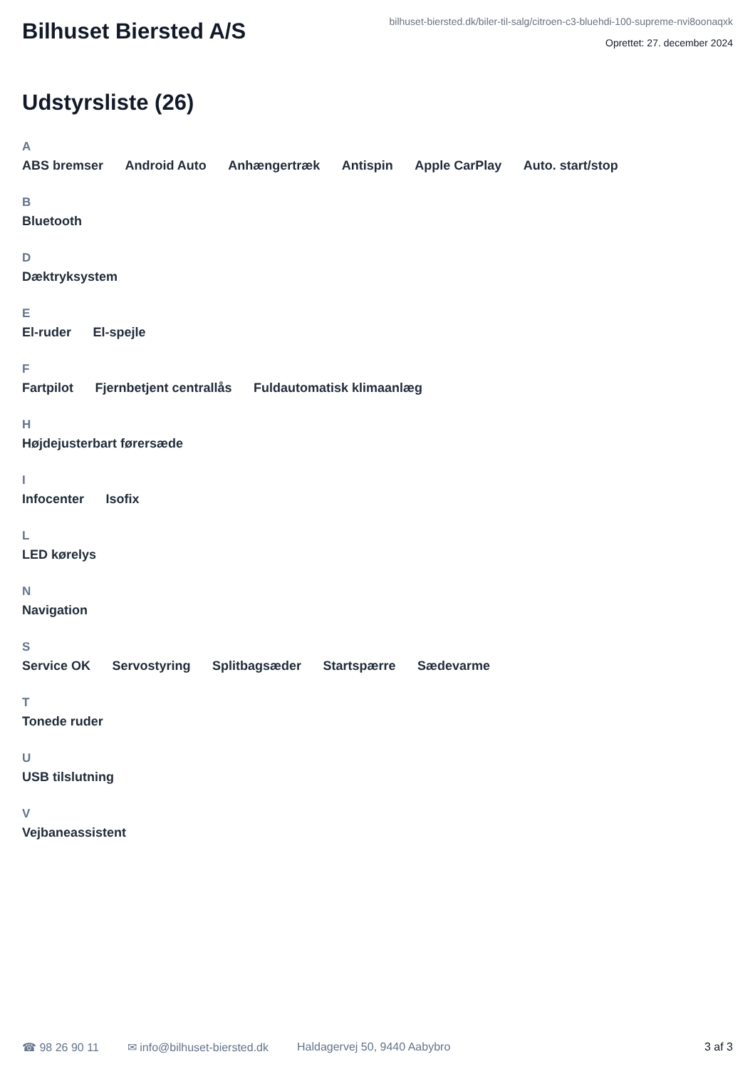Bilhuset Biersted A/S
bilhuset-biersted.dk/biler-til-salg/citroen-c3-bluehdi-100-supreme-nvi8oonaqxk
Oprettet: 27. december 2024
Udstyrsliste (26)
A
ABS bremser Android Auto Anhængertræk Antispin Apple CarPlay Auto. start/stop
B
Bluetooth
D
Dæktryksystem
E
El-ruder El-spejle
F
Fartpilot Fjernbetjent centrallås Fuldautomatisk klimaanlæg
H
Højdejusterbart førersæde
I
Infocenter Isofix
L
LED kørelys
N
Navigation
S
Service OK Servostyring Splitbagsæder Startspærre Sædevarme
T
Tonede ruder
U
USB tilslutning
V
Vejbaneassistent
☎ 98 26 90 11 ✉ info@bilhuset-biersted.dk Haldagervej 50, 9440 Aabybro 3 af 3